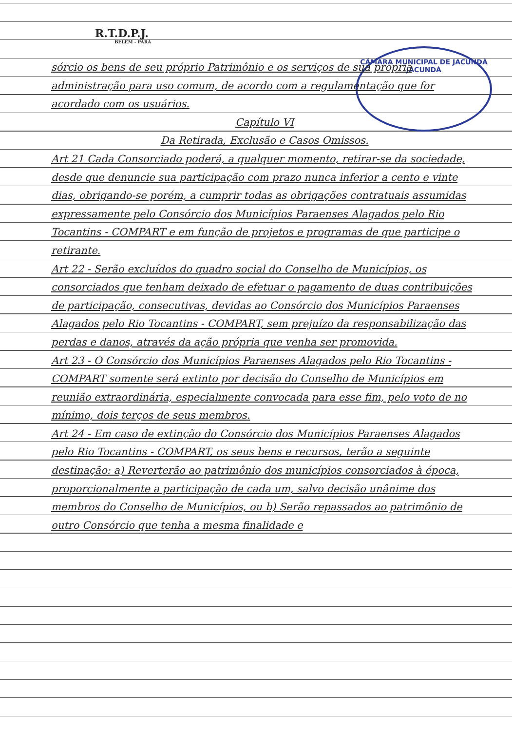R.T.D.P.J.
BELÉM - PARÁ
CÂMARA MUNICIPAL DE JACUNDÁ
JACUNDÁ
sórcio os bens de seu próprio Patrimônio e os serviços de sua própria administração para uso comum, de acordo com a regulamentação que for acordado com os usuários.
Capítulo VI
Da Retirada, Exclusão e Casos Omissos.
Art 21 Cada Consorciado poderá, a qualquer momento, retirar-se da sociedade, desde que denuncie sua participação com prazo nunca inferior a cento e vinte dias, obrigando-se porém, a cumprir todas as obrigações contratuais assumidas expressamente pelo Consórcio dos Municípios Paraenses Alagados pelo Rio Tocantins - COMPART e em função de projetos e programas de que participe o retirante.
Art 22 - Serão excluídos do quadro social do Conselho de Municípios, os consorciados que tenham deixado de efetuar o pagamento de duas contribuições de participação, consecutivas, devidas ao Consórcio dos Municípios Paraenses Alagados pelo Rio Tocantins - COMPART, sem prejuízo da responsabilização das perdas e danos, através da ação própria que venha ser promovida.
Art 23 - O Consórcio dos Municípios Paraenses Alagados pelo Rio Tocantins - COMPART somente será extinto por decisão do Conselho de Municípios em reunião extraordinária, especialmente convocada para esse fim, pelo voto de no mínimo, dois terços de seus membros.
Art 24 - Em caso de extinção do Consórcio dos Municípios Paraenses Alagados pelo Rio Tocantins - COMPART, os seus bens e recursos, terão a seguinte destinação: a) Reverterão ao patrimônio dos municípios consorciados à época, proporcionalmente a participação de cada um, salvo decisão unânime dos membros do Conselho de Municípios, ou b) Serão repassados ao patrimônio de outro Consórcio que tenha a mesma finalidade e